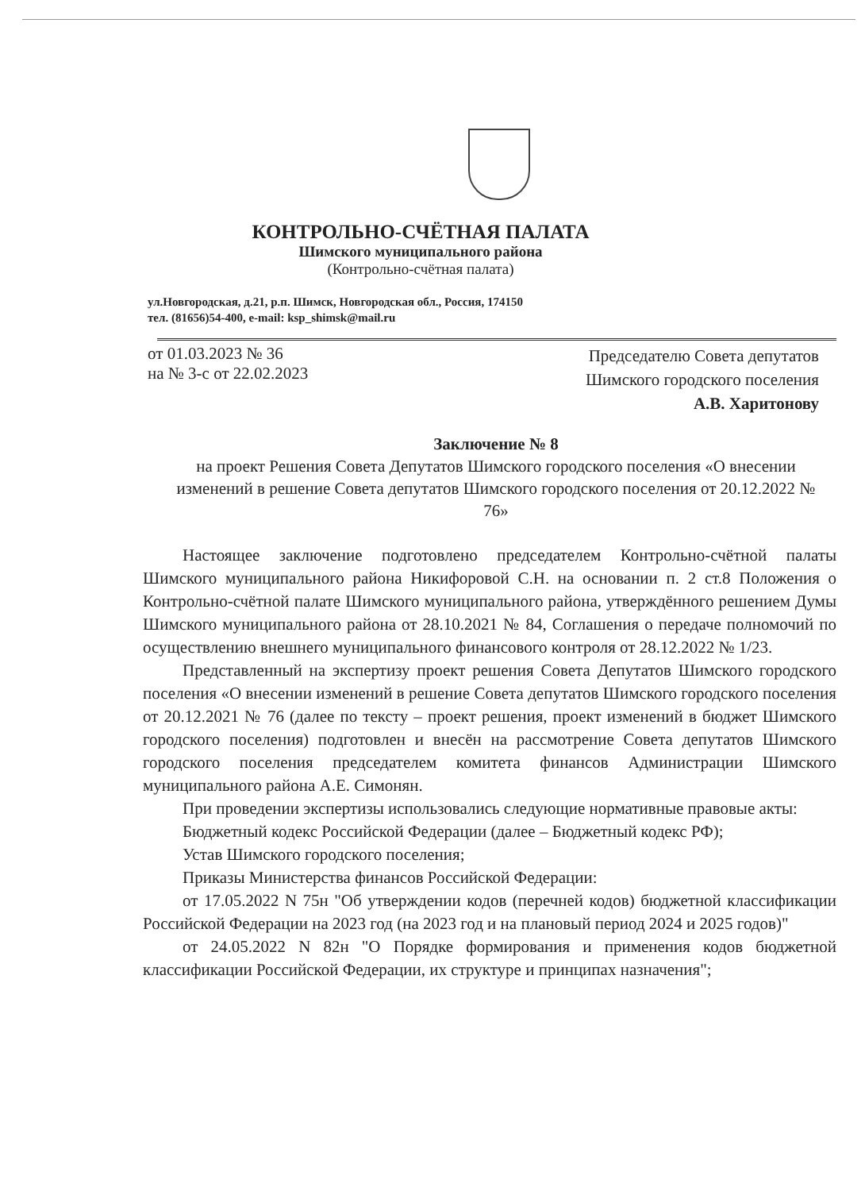КОНТРОЛЬНО-СЧЁТНАЯ ПАЛАТА
Шимского муниципального района
(Контрольно-счётная палата)
ул.Новгородская, д.21, р.п. Шимск, Новгородская обл., Россия, 174150
тел. (81656)54-400, e-mail: ksp_shimsk@mail.ru
от 01.03.2023 № 36
на № 3-с от 22.02.2023
Председателю Совета депутатов
Шимского городского поселения
А.В. Харитонову
Заключение № 8
на проект Решения Совета Депутатов Шимского городского поселения «О внесении изменений в решение Совета депутатов Шимского городского поселения от 20.12.2022 № 76»
Настоящее заключение подготовлено председателем Контрольно-счётной палаты Шимского муниципального района Никифоровой С.Н. на основании п. 2 ст.8 Положения о Контрольно-счётной палате Шимского муниципального района, утверждённого решением Думы Шимского муниципального района от 28.10.2021 № 84, Соглашения о передаче полномочий по осуществлению внешнего муниципального финансового контроля от 28.12.2022 № 1/23.
Представленный на экспертизу проект решения Совета Депутатов Шимского городского поселения «О внесении изменений в решение Совета депутатов Шимского городского поселения от 20.12.2021 № 76 (далее по тексту – проект решения, проект изменений в бюджет Шимского городского поселения) подготовлен и внесён на рассмотрение Совета депутатов Шимского городского поселения председателем комитета финансов Администрации Шимского муниципального района А.Е. Симонян.
При проведении экспертизы использовались следующие нормативные правовые акты:
Бюджетный кодекс Российской Федерации (далее – Бюджетный кодекс РФ);
Устав Шимского городского поселения;
Приказы Министерства финансов Российской Федерации:
от 17.05.2022 N 75н "Об утверждении кодов (перечней кодов) бюджетной классификации Российской Федерации на 2023 год (на 2023 год и на плановый период 2024 и 2025 годов)"
от 24.05.2022 N 82н "О Порядке формирования и применения кодов бюджетной классификации Российской Федерации, их структуре и принципах назначения";